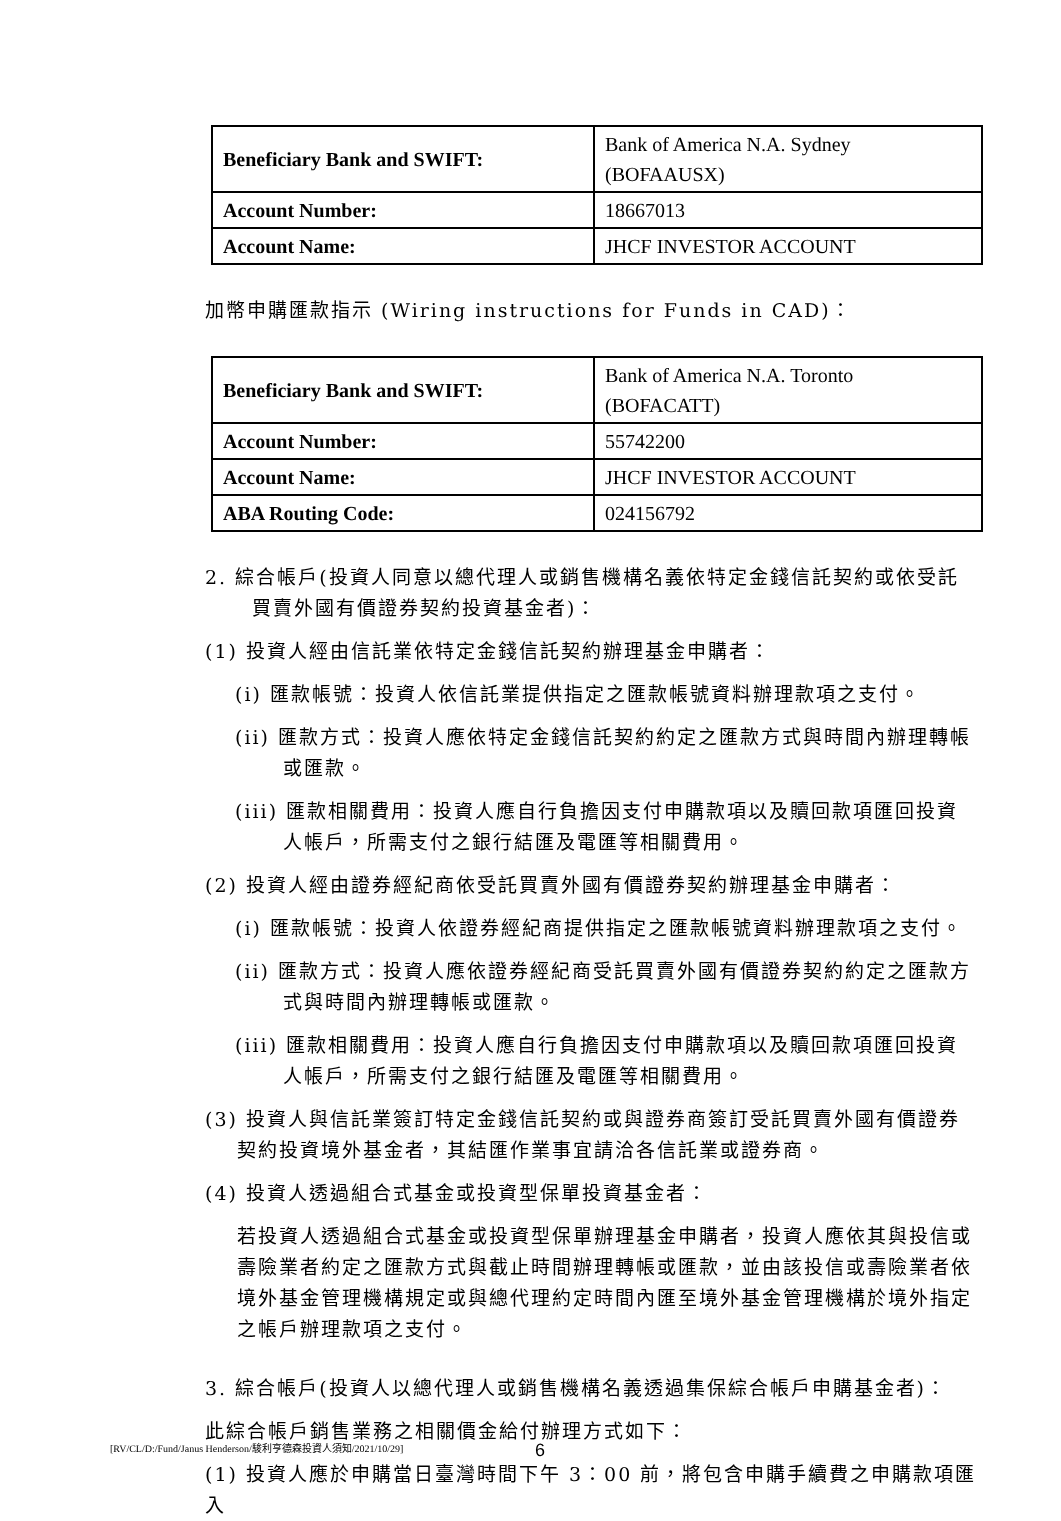| Beneficiary Bank and SWIFT: | Bank of America N.A. Sydney (BOFAAUSX) |
| Account Number: | 18667013 |
| Account Name: | JHCF INVESTOR ACCOUNT |
加幣申購匯款指示 (Wiring instructions for Funds in CAD)：
| Beneficiary Bank and SWIFT: | Bank of America N.A. Toronto (BOFACATT) |
| Account Number: | 55742200 |
| Account Name: | JHCF INVESTOR ACCOUNT |
| ABA Routing Code: | 024156792 |
2. 綜合帳戶(投資人同意以總代理人或銷售機構名義依特定金錢信託契約或依受託買賣外國有價證券契約投資基金者)：
(1) 投資人經由信託業依特定金錢信託契約辦理基金申購者：
(i) 匯款帳號：投資人依信託業提供指定之匯款帳號資料辦理款項之支付。
(ii) 匯款方式：投資人應依特定金錢信託契約約定之匯款方式與時間內辦理轉帳或匯款。
(iii) 匯款相關費用：投資人應自行負擔因支付申購款項以及贖回款項匯回投資人帳戶，所需支付之銀行結匯及電匯等相關費用。
(2) 投資人經由證券經紀商依受託買賣外國有價證券契約辦理基金申購者：
(i) 匯款帳號：投資人依證券經紀商提供指定之匯款帳號資料辦理款項之支付。
(ii) 匯款方式：投資人應依證券經紀商受託買賣外國有價證券契約約定之匯款方式與時間內辦理轉帳或匯款。
(iii) 匯款相關費用：投資人應自行負擔因支付申購款項以及贖回款項匯回投資人帳戶，所需支付之銀行結匯及電匯等相關費用。
(3) 投資人與信託業簽訂特定金錢信託契約或與證券商簽訂受託買賣外國有價證券契約投資境外基金者，其結匯作業事宜請洽各信託業或證券商。
(4) 投資人透過組合式基金或投資型保單投資基金者：
若投資人透過組合式基金或投資型保單辦理基金申購者，投資人應依其與投信或壽險業者約定之匯款方式與截止時間辦理轉帳或匯款，並由該投信或壽險業者依境外基金管理機構規定或與總代理約定時間內匯至境外基金管理機構於境外指定之帳戶辦理款項之支付。
3. 綜合帳戶(投資人以總代理人或銷售機構名義透過集保綜合帳戶申購基金者)：
此綜合帳戶銷售業務之相關價金給付辦理方式如下：
(1) 投資人應於申購當日臺灣時間下午 3：00 前，將包含申購手續費之申購款項匯入
[RV/CL/D:/Fund/Janus Henderson/駿利亨德森投資人須知/2021/10/29]
6